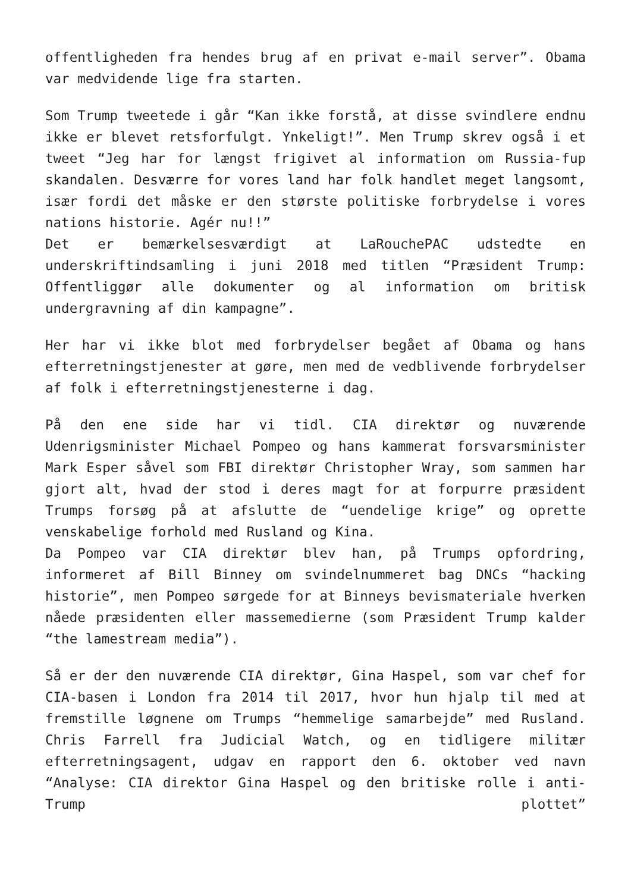offentligheden fra hendes brug af en privat e-mail server”. Obama var medvidende lige fra starten.
Som Trump tweetede i går “Kan ikke forstå, at disse svindlere endnu ikke er blevet retsforfulgt. Ynkeligt!”. Men Trump skrev også i et tweet “Jeg har for længst frigivet al information om Russia-fup skandalen. Desværre for vores land har folk handlet meget langsomt, især fordi det måske er den største politiske forbrydelse i vores nations historie. Agér nu!!”
Det er bemærkelsesværdigt at LaRouchePAC udstedte en underskriftindsamling i juni 2018 med titlen “Præsident Trump: Offentliggør alle dokumenter og al information om britisk undergravning af din kampagne”.
Her har vi ikke blot med forbrydelser begået af Obama og hans efterretningstjenester at gøre, men med de vedblivende forbrydelser af folk i efterretningstjenesterne i dag.
På den ene side har vi tidl. CIA direktør og nuværende Udenrigsminister Michael Pompeo og hans kammerat forsvarsminister Mark Esper såvel som FBI direktør Christopher Wray, som sammen har gjort alt, hvad der stod i deres magt for at forpurre præsident Trumps forsøg på at afslutte de “uendelige krige” og oprette venskabelige forhold med Rusland og Kina.
Da Pompeo var CIA direktør blev han, på Trumps opfordring, informeret af Bill Binney om svindelnummeret bag DNCs “hacking historie”, men Pompeo sørgede for at Binneys bevismateriale hverken nåede præsidenten eller massemedierne (som Præsident Trump kalder “the lamestream media”).
Så er der den nuværende CIA direktør, Gina Haspel, som var chef for CIA-basen i London fra 2014 til 2017, hvor hun hjalp til med at fremstille løgnene om Trumps “hemmelige samarbejde” med Rusland. Chris Farrell fra Judicial Watch, og en tidligere militær efterretningsagent, udgav en rapport den 6. oktober ved navn “Analyse: CIA direktor Gina Haspel og den britiske rolle i anti-Trump plottet”